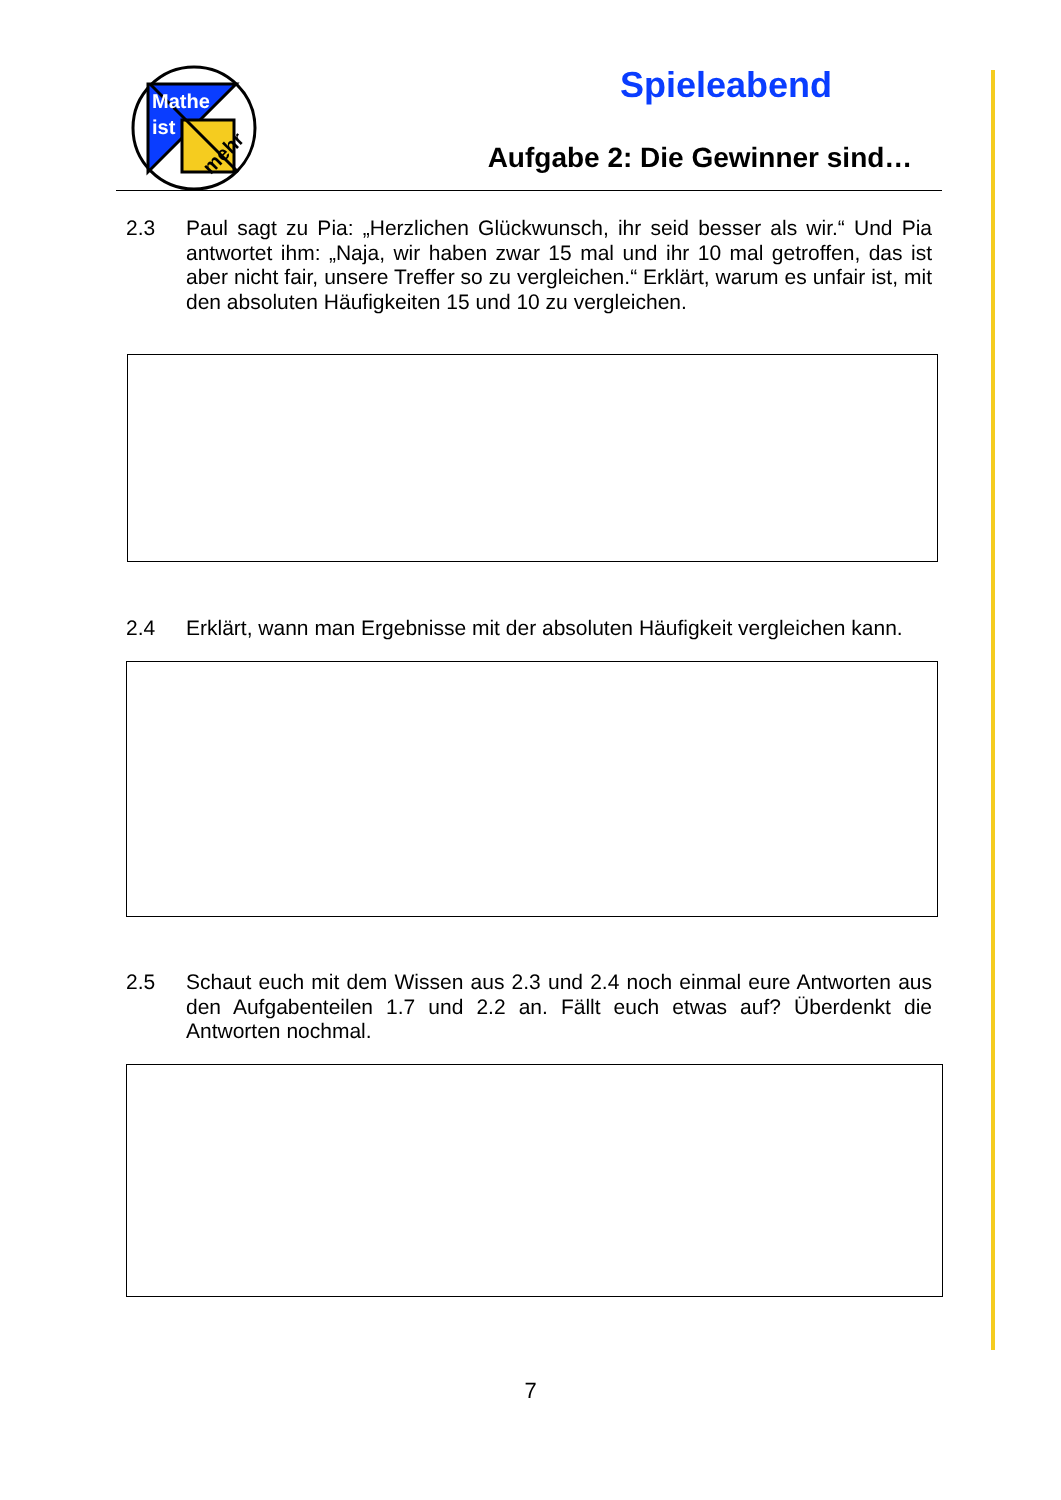Mathe
ist
mehr
Spieleabend
Aufgabe 2: Die Gewinner sind…
2.3 Paul sagt zu Pia: „Herzlichen Glückwunsch, ihr seid besser als wir.“ Und Pia antwortet ihm: „Naja, wir haben zwar 15 mal und ihr 10 mal getroffen, das ist aber nicht fair, unsere Treffer so zu vergleichen.“ Erklärt, warum es unfair ist, mit den absoluten Häufigkeiten 15 und 10 zu vergleichen.
2.4 Erklärt, wann man Ergebnisse mit der absoluten Häufigkeit vergleichen kann.
2.5 Schaut euch mit dem Wissen aus 2.3 und 2.4 noch einmal eure Antworten aus den Aufgabenteilen 1.7 und 2.2 an. Fällt euch etwas auf? Überdenkt die Antworten nochmal.
7